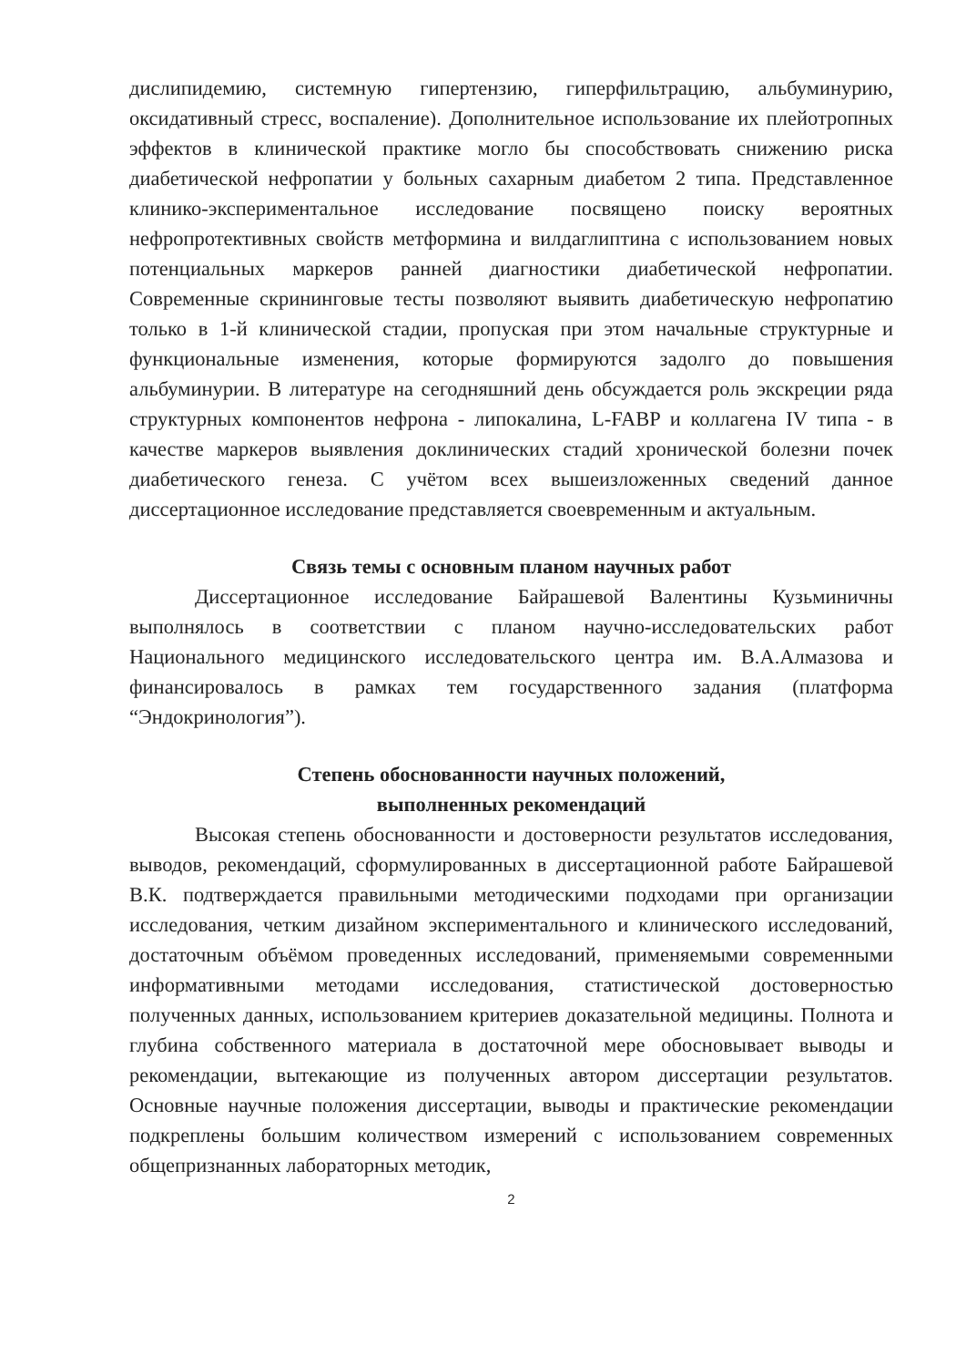дислипидемию, системную гипертензию, гиперфильтрацию, альбуминурию, оксидативный стресс, воспаление). Дополнительное использование их плейотропных эффектов в клинической практике могло бы способствовать снижению риска диабетической нефропатии у больных сахарным диабетом 2 типа. Представленное клинико-экспериментальное исследование посвящено поиску вероятных нефропротективных свойств метформина и вилдаглиптина с использованием новых потенциальных маркеров ранней диагностики диабетической нефропатии. Современные скрининговые тесты позволяют выявить диабетическую нефропатию только в 1-й клинической стадии, пропуская при этом начальные структурные и функциональные изменения, которые формируются задолго до повышения альбуминурии. В литературе на сегодняшний день обсуждается роль экскреции ряда структурных компонентов нефрона - липокалина, L-FABP и коллагена IV типа - в качестве маркеров выявления доклинических стадий хронической болезни почек диабетического генеза. С учётом всех вышеизложенных сведений данное диссертационное исследование представляется своевременным и актуальным.
Связь темы с основным планом научных работ
Диссертационное исследование Байрашевой Валентины Кузьминичны выполнялось в соответствии с планом научно-исследовательских работ Национального медицинского исследовательского центра им. В.А.Алмазова и финансировалось в рамках тем государственного задания (платформа “Эндокринология”).
Степень обоснованности научных положений,
выполненных рекомендаций
Высокая степень обоснованности и достоверности результатов исследования, выводов, рекомендаций, сформулированных в диссертационной работе Байрашевой В.К. подтверждается правильными методическими подходами при организации исследования, четким дизайном экспериментального и клинического исследований, достаточным объёмом проведенных исследований, применяемыми современными информативными методами исследования, статистической достоверностью полученных данных, использованием критериев доказательной медицины. Полнота и глубина собственного материала в достаточной мере обосновывает выводы и рекомендации, вытекающие из полученных автором диссертации результатов. Основные научные положения диссертации, выводы и практические рекомендации подкреплены большим количеством измерений с использованием современных общепризнанных лабораторных методик,
2